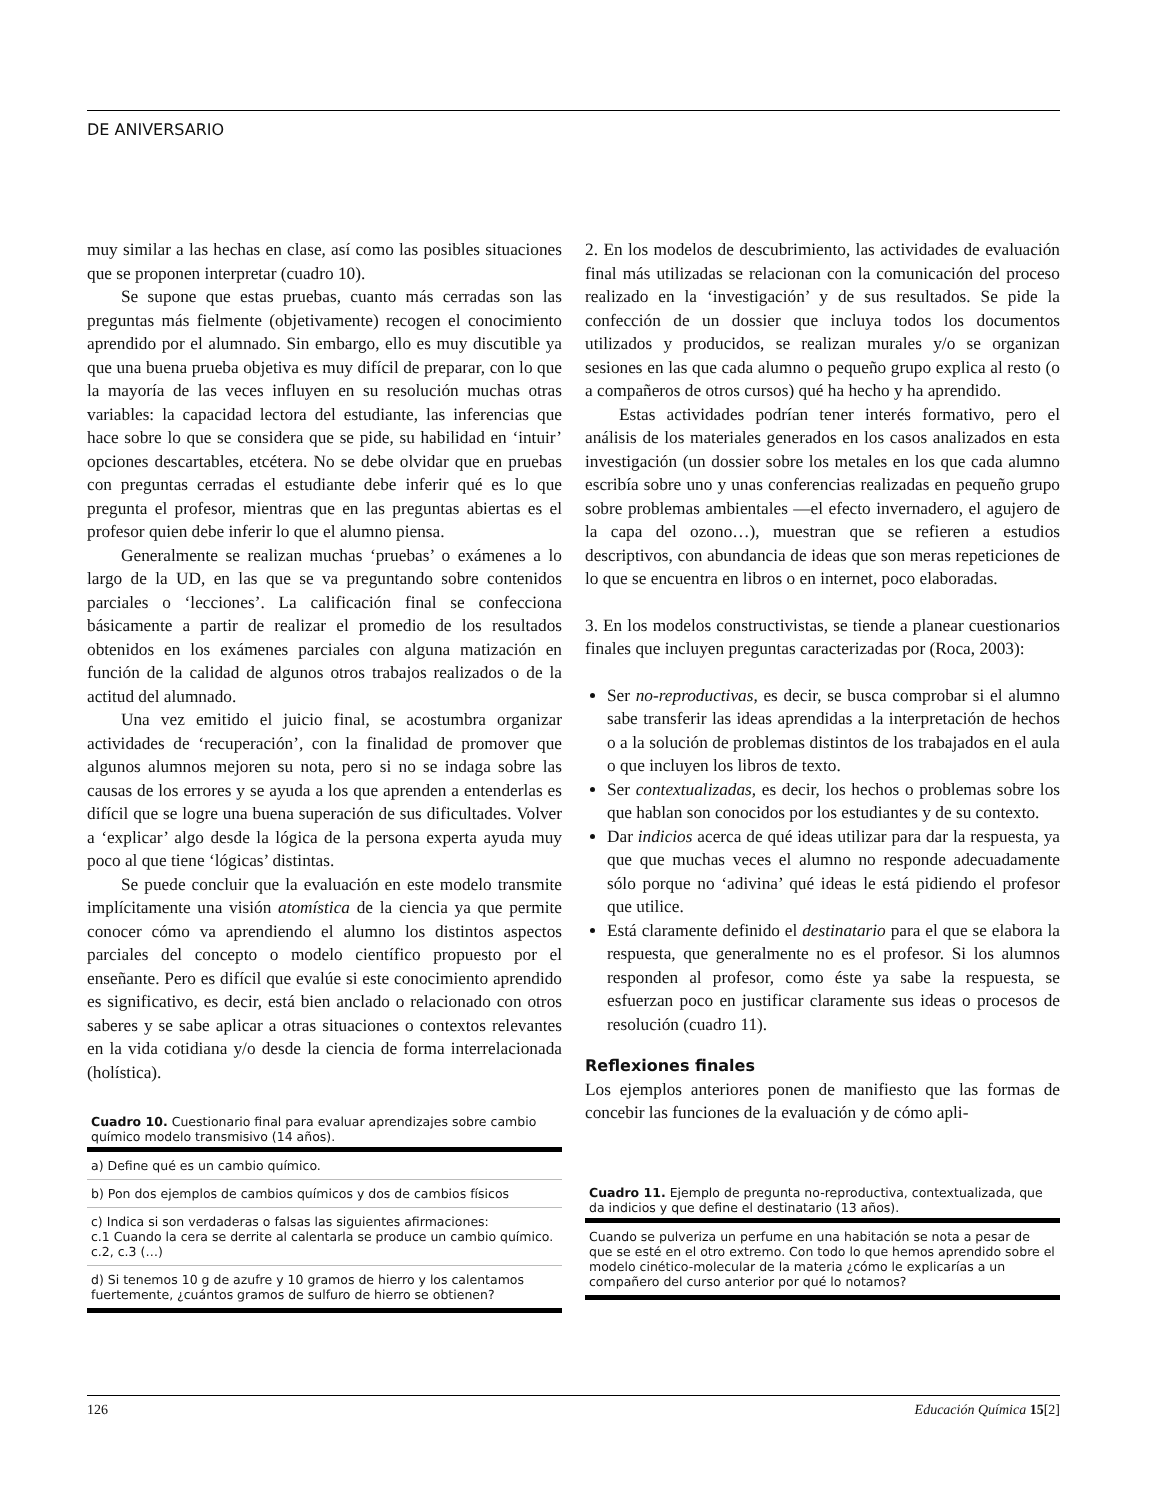DE ANIVERSARIO
muy similar a las hechas en clase, así como las posibles situaciones que se proponen interpretar (cuadro 10).
Se supone que estas pruebas, cuanto más cerradas son las preguntas más fielmente (objetivamente) recogen el conocimiento aprendido por el alumnado. Sin embargo, ello es muy discutible ya que una buena prueba objetiva es muy difícil de preparar, con lo que la mayoría de las veces influyen en su resolución muchas otras variables: la capacidad lectora del estudiante, las inferencias que hace sobre lo que se considera que se pide, su habilidad en ‘intuir’ opciones descartables, etcétera. No se debe olvidar que en pruebas con preguntas cerradas el estudiante debe inferir qué es lo que pregunta el profesor, mientras que en las preguntas abiertas es el profesor quien debe inferir lo que el alumno piensa.
Generalmente se realizan muchas ‘pruebas’ o exámenes a lo largo de la UD, en las que se va preguntando sobre contenidos parciales o ‘lecciones’. La calificación final se confecciona básicamente a partir de realizar el promedio de los resultados obtenidos en los exámenes parciales con alguna matización en función de la calidad de algunos otros trabajos realizados o de la actitud del alumnado.
Una vez emitido el juicio final, se acostumbra organizar actividades de ‘recuperación’, con la finalidad de promover que algunos alumnos mejoren su nota, pero si no se indaga sobre las causas de los errores y se ayuda a los que aprenden a entenderlas es difícil que se logre una buena superación de sus dificultades. Volver a ‘explicar’ algo desde la lógica de la persona experta ayuda muy poco al que tiene ‘lógicas’ distintas.
Se puede concluir que la evaluación en este modelo transmite implícitamente una visión atomística de la ciencia ya que permite conocer cómo va aprendiendo el alumno los distintos aspectos parciales del concepto o modelo científico propuesto por el enseñante. Pero es difícil que evalúe si este conocimiento aprendido es significativo, es decir, está bien anclado o relacionado con otros saberes y se sabe aplicar a otras situaciones o contextos relevantes en la vida cotidiana y/o desde la ciencia de forma interrelacionada (holística).
Cuadro 10. Cuestionario final para evaluar aprendizajes sobre cambio químico modelo transmisivo (14 años).
| a) Define qué es un cambio químico. |
| b) Pon dos ejemplos de cambios químicos y dos de cambios físicos |
| c) Indica si son verdaderas o falsas las siguientes afirmaciones: c.1 Cuando la cera se derrite al calentarla se produce un cambio químico. c.2, c.3 (…) |
| d) Si tenemos 10 g de azufre y 10 gramos de hierro y los calentamos fuertemente, ¿cuántos gramos de sulfuro de hierro se obtienen? |
2. En los modelos de descubrimiento, las actividades de evaluación final más utilizadas se relacionan con la comunicación del proceso realizado en la ‘investigación’ y de sus resultados. Se pide la confección de un dossier que incluya todos los documentos utilizados y producidos, se realizan murales y/o se organizan sesiones en las que cada alumno o pequeño grupo explica al resto (o a compañeros de otros cursos) qué ha hecho y ha aprendido.
Estas actividades podrían tener interés formativo, pero el análisis de los materiales generados en los casos analizados en esta investigación (un dossier sobre los metales en los que cada alumno escribía sobre uno y unas conferencias realizadas en pequeño grupo sobre problemas ambientales —el efecto invernadero, el agujero de la capa del ozono…), muestran que se refieren a estudios descriptivos, con abundancia de ideas que son meras repeticiones de lo que se encuentra en libros o en internet, poco elaboradas.
3. En los modelos constructivistas, se tiende a planear cuestionarios finales que incluyen preguntas caracterizadas por (Roca, 2003):
Ser no-reproductivas, es decir, se busca comprobar si el alumno sabe transferir las ideas aprendidas a la interpretación de hechos o a la solución de problemas distintos de los trabajados en el aula o que incluyen los libros de texto.
Ser contextualizadas, es decir, los hechos o problemas sobre los que hablan son conocidos por los estudiantes y de su contexto.
Dar indicios acerca de qué ideas utilizar para dar la respuesta, ya que que muchas veces el alumno no responde adecuadamente sólo porque no ‘adivina’ qué ideas le está pidiendo el profesor que utilice.
Está claramente definido el destinatario para el que se elabora la respuesta, que generalmente no es el profesor. Si los alumnos responden al profesor, como éste ya sabe la respuesta, se esfuerzan poco en justificar claramente sus ideas o procesos de resolución (cuadro 11).
Reflexiones finales
Los ejemplos anteriores ponen de manifiesto que las formas de concebir las funciones de la evaluación y de cómo apli-
Cuadro 11. Ejemplo de pregunta no-reproductiva, contextualizada, que da indicios y que define el destinatario (13 años).
| Cuando se pulveriza un perfume en una habitación se nota a pesar de que se esté en el otro extremo. Con todo lo que hemos aprendido sobre el modelo cinético-molecular de la materia ¿cómo le explicarías a un compañero del curso anterior por qué lo notamos? |
126 Educación Química 15[2]